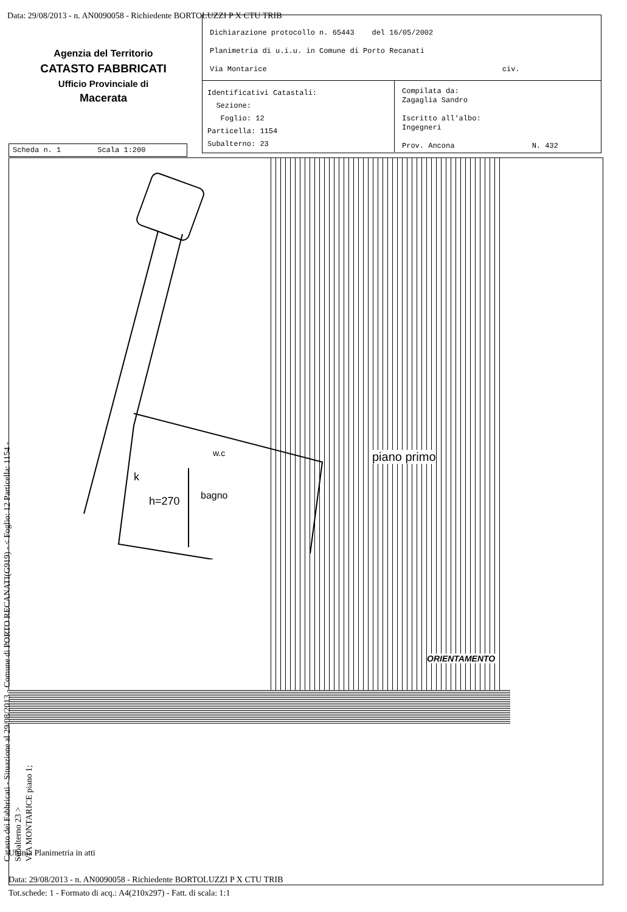Data: 29/08/2013 - n. AN0090058 - Richiedente BORTOLUZZI P X CTU TRIB
Agenzia del Territorio
CATASTO FABBRICATI
Ufficio Provinciale di
Macerata
Dichiarazione protocollo n. 65443 del 16/05/2002
Planimetria di u.i.u. in Comune di Porto Recanati
Via Montarice civ.
Identificativi Catastali:
Sezione:
Foglio: 12
Particella: 1154
Subalterno: 23
Compilata da:
Zagaglia Sandro
Iscritto all'albo:
Ingegneri
Prov. Ancona N. 432
Scheda n. 1 Scala 1:200
k
h=270
bagno
w.c
piano primo
ORIENTAMENTO
Catasto dei Fabbricati - Situazione al 29/08/2013 - Comune di PORTO RECANATI(G919) - < Foglio: 12 Particella: 1154 - Subalterno 23 >
VIA MONTARICE piano 1;
Ultima Planimetria in atti
Data: 29/08/2013 - n. AN0090058 - Richiedente BORTOLUZZI P X CTU TRIB
Tot.schede: 1 - Formato di acq.: A4(210x297) - Fatt. di scala: 1:1